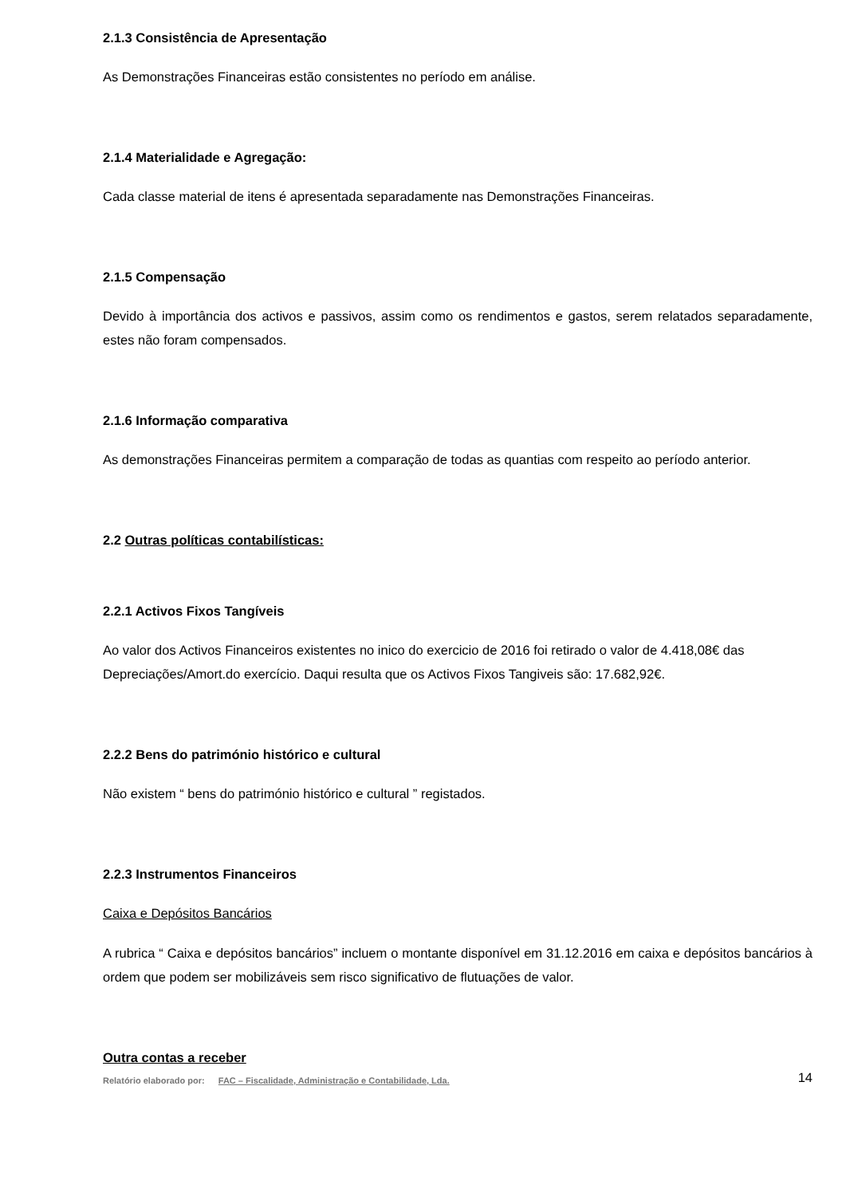2.1.3 Consistência de Apresentação
As Demonstrações Financeiras estão consistentes no período em análise.
2.1.4 Materialidade e Agregação:
Cada classe material de itens é apresentada separadamente nas Demonstrações Financeiras.
2.1.5 Compensação
Devido à importância dos activos e passivos, assim como os rendimentos e gastos, serem relatados separadamente, estes não foram compensados.
2.1.6 Informação comparativa
As demonstrações Financeiras permitem a comparação de todas as quantias com respeito ao período anterior.
2.2 Outras políticas contabilísticas:
2.2.1 Activos Fixos Tangíveis
Ao valor dos Activos Financeiros existentes no inico do exercicio de 2016 foi retirado o valor de 4.418,08€ das Depreciações/Amort.do exercício. Daqui resulta que os Activos Fixos Tangiveis são: 17.682,92€.
2.2.2 Bens do património histórico e cultural
Não existem “ bens do património histórico e cultural ” registados.
2.2.3 Instrumentos Financeiros
Caixa e Depósitos Bancários
A rubrica “ Caixa e depósitos bancários” incluem o montante disponível em 31.12.2016 em caixa e depósitos bancários à ordem que podem ser mobilizáveis sem risco significativo de flutuações de valor.
Outra contas a receber
Relatório elaborado por: FAC – Fiscalidade, Administração e Contabilidade, Lda. 14